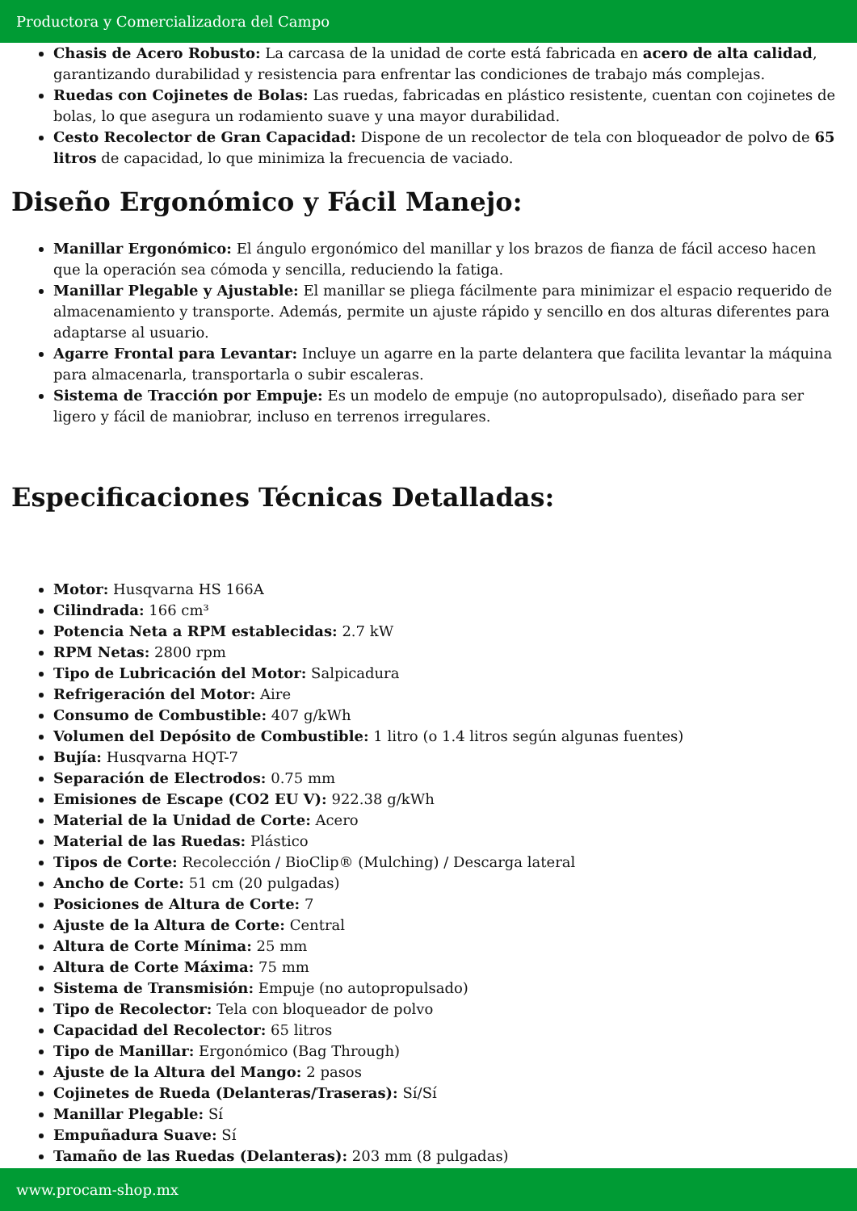Productora y Comercializadora del Campo
Chasis de Acero Robusto: La carcasa de la unidad de corte está fabricada en acero de alta calidad, garantizando durabilidad y resistencia para enfrentar las condiciones de trabajo más complejas.
Ruedas con Cojinetes de Bolas: Las ruedas, fabricadas en plástico resistente, cuentan con cojinetes de bolas, lo que asegura un rodamiento suave y una mayor durabilidad.
Cesto Recolector de Gran Capacidad: Dispone de un recolector de tela con bloqueador de polvo de 65 litros de capacidad, lo que minimiza la frecuencia de vaciado.
Diseño Ergonómico y Fácil Manejo:
Manillar Ergonómico: El ángulo ergonómico del manillar y los brazos de fianza de fácil acceso hacen que la operación sea cómoda y sencilla, reduciendo la fatiga.
Manillar Plegable y Ajustable: El manillar se pliega fácilmente para minimizar el espacio requerido de almacenamiento y transporte. Además, permite un ajuste rápido y sencillo en dos alturas diferentes para adaptarse al usuario.
Agarre Frontal para Levantar: Incluye un agarre en la parte delantera que facilita levantar la máquina para almacenarla, transportarla o subir escaleras.
Sistema de Tracción por Empuje: Es un modelo de empuje (no autopropulsado), diseñado para ser ligero y fácil de maniobrar, incluso en terrenos irregulares.
Especificaciones Técnicas Detalladas:
Motor: Husqvarna HS 166A
Cilindrada: 166 cm³
Potencia Neta a RPM establecidas: 2.7 kW
RPM Netas: 2800 rpm
Tipo de Lubricación del Motor: Salpicadura
Refrigeración del Motor: Aire
Consumo de Combustible: 407 g/kWh
Volumen del Depósito de Combustible: 1 litro (o 1.4 litros según algunas fuentes)
Bujía: Husqvarna HQT-7
Separación de Electrodos: 0.75 mm
Emisiones de Escape (CO2 EU V): 922.38 g/kWh
Material de la Unidad de Corte: Acero
Material de las Ruedas: Plástico
Tipos de Corte: Recolección / BioClip® (Mulching) / Descarga lateral
Ancho de Corte: 51 cm (20 pulgadas)
Posiciones de Altura de Corte: 7
Ajuste de la Altura de Corte: Central
Altura de Corte Mínima: 25 mm
Altura de Corte Máxima: 75 mm
Sistema de Transmisión: Empuje (no autopropulsado)
Tipo de Recolector: Tela con bloqueador de polvo
Capacidad del Recolector: 65 litros
Tipo de Manillar: Ergonómico (Bag Through)
Ajuste de la Altura del Mango: 2 pasos
Cojinetes de Rueda (Delanteras/Traseras): Sí/Sí
Manillar Plegable: Sí
Empuñadura Suave: Sí
Tamaño de las Ruedas (Delanteras): 203 mm (8 pulgadas)
www.procam-shop.mx